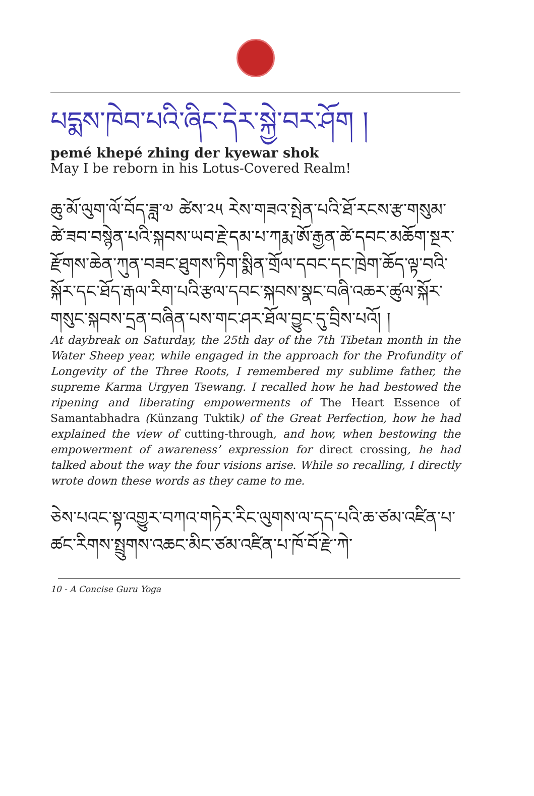པདྨས་ཁེབ་པའི་ཞིང་དེར་སྐྱེ་བར་ཤོག །
pemé khepé zhing der kyewar shok
May I be reborn in his Lotus-Covered Realm!
ཆུ་མོ་ལུག་ལོ་བོད་ཟླ་༧ ཚེས་༢༥ རེས་གཟའ་སྤེན་པའི་ཐོ་རངས་རྩ་གསུམ་ཚེ་ཟབ་བསྙེན་པའི་སྐབས་ཡབ་རྗེ་དམ་པ་ཀརྨ་ཨོ་རྒྱན་ཚེ་དབང་མཆོག་སྔར་རྫོགས་ཆེན་ཀུན་བཟང་ཐུགས་ཏིག་སྨིན་གྲོལ་དབང་དང་ཁྲེག་ཆོད་ལྟ་བའི་སྐོར་དང་ཐོད་རྒལ་རིག་པའི་རྩལ་དབང་སྐབས་སྣང་བཞི་འཆར་ཚུལ་སྐོར་གསུང་སྐབས་དྲན་བཞིན་པས་གང་ཤར་ཐོལ་བྱུང་དུ་བྲིས་པའོ། །
At daybreak on Saturday, the 25th day of the 7th Tibetan month in the Water Sheep year, while engaged in the approach for the Profundity of Longevity of the Three Roots, I remembered my sublime father, the supreme Karma Urgyen Tsewang. I recalled how he had bestowed the ripening and liberating empowerments of The Heart Essence of Samantabhadra (Künzang Tuktik) of the Great Perfection, how he had explained the view of cutting-through, and how, when bestowing the empowerment of awareness’ expression for direct crossing, he had talked about the way the four visions arise. While so recalling, I directly wrote down these words as they came to me.
ཅེས་པའང་སྟ་འགྱུར་བཀའ་གཏེར་རིང་ལུགས་ལ་དད་པའི་ཆ་ཙམ་འཛིན་པ་ཚང་རིགས་སྤྲུགས་འཆང་མིང་ཙམ་འཛིན་པ་ཁོ་བོ་རྫེ་ཀེ་
10 - A Concise Guru Yoga